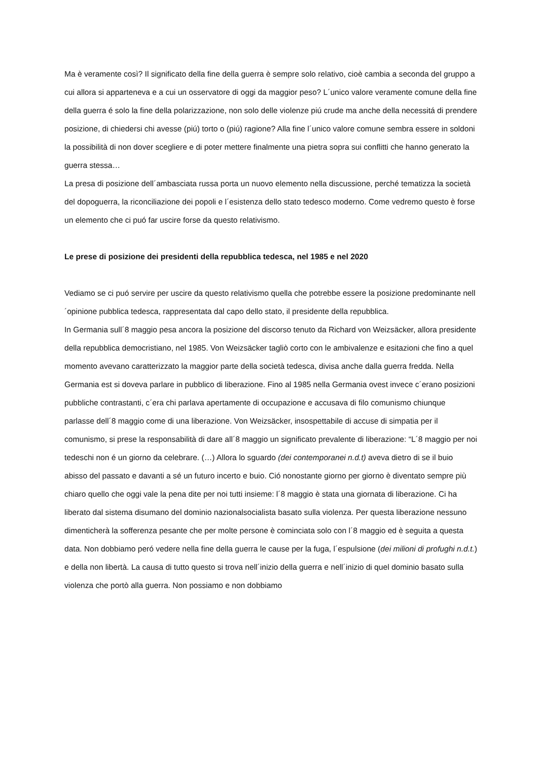Ma è veramente così? Il significato della fine della guerra è sempre solo relativo, cioè cambia a seconda del gruppo a cui allora si apparteneva e a cui un osservatore di oggi da maggior peso? L´unico valore veramente comune della fine della guerra é solo la fine della polarizzazione, non solo delle violenze piú crude ma anche della necessitá di prendere posizione, di chiedersi chi avesse (piú) torto o (piú) ragione? Alla fine l´unico valore comune sembra essere in soldoni la possibilità di non dover scegliere e di poter mettere finalmente una pietra sopra sui conflitti che hanno generato la guerra stessa…
La presa di posizione dell´ambasciata russa porta un nuovo elemento nella discussione, perché tematizza la società del dopoguerra, la riconciliazione dei popoli e l´esistenza dello stato tedesco moderno. Come vedremo questo è forse un elemento che ci puó far uscire forse da questo relativismo.
Le prese di posizione dei presidenti della repubblica tedesca, nel 1985 e nel 2020
Vediamo se ci puó servire per uscire da questo relativismo quella che potrebbe essere la posizione predominante nell´opinione pubblica tedesca, rappresentata dal capo dello stato, il presidente della repubblica.
In Germania sull´8 maggio pesa ancora la posizione del discorso tenuto da Richard von Weizsäcker, allora presidente della repubblica democristiano, nel 1985. Von Weizsäcker tagliò corto con le ambivalenze e esitazioni che fino a quel momento avevano caratterizzato la maggior parte della società tedesca, divisa anche dalla guerra fredda. Nella Germania est si doveva parlare in pubblico di liberazione. Fino al 1985 nella Germania ovest invece c´erano posizioni pubbliche contrastanti, c´era chi parlava apertamente di occupazione e accusava di filo comunismo chiunque parlasse dell´8 maggio come di una liberazione. Von Weizsäcker, insospettabile di accuse di simpatia per il comunismo, si prese la responsabilità di dare all´8 maggio un significato prevalente di liberazione: “L´8 maggio per noi tedeschi non é un giorno da celebrare. (…) Allora lo sguardo (dei contemporanei n.d.t) aveva dietro di se il buio abisso del passato e davanti a sé un futuro incerto e buio. Ció nonostante giorno per giorno è diventato sempre più chiaro quello che oggi vale la pena dite per noi tutti insieme: l´8 maggio è stata una giornata di liberazione. Ci ha liberato dal sistema disumano del dominio nazionalsocialista basato sulla violenza. Per questa liberazione nessuno dimenticherà la sofferenza pesante che per molte persone è cominciata solo con l´8 maggio ed è seguita a questa data. Non dobbiamo peró vedere nella fine della guerra le cause per la fuga, l´espulsione (dei milioni di profughi n.d.t.) e della non libertà. La causa di tutto questo si trova nell´inizio della guerra e nell´inizio di quel dominio basato sulla violenza che portò alla guerra. Non possiamo e non dobbiamo